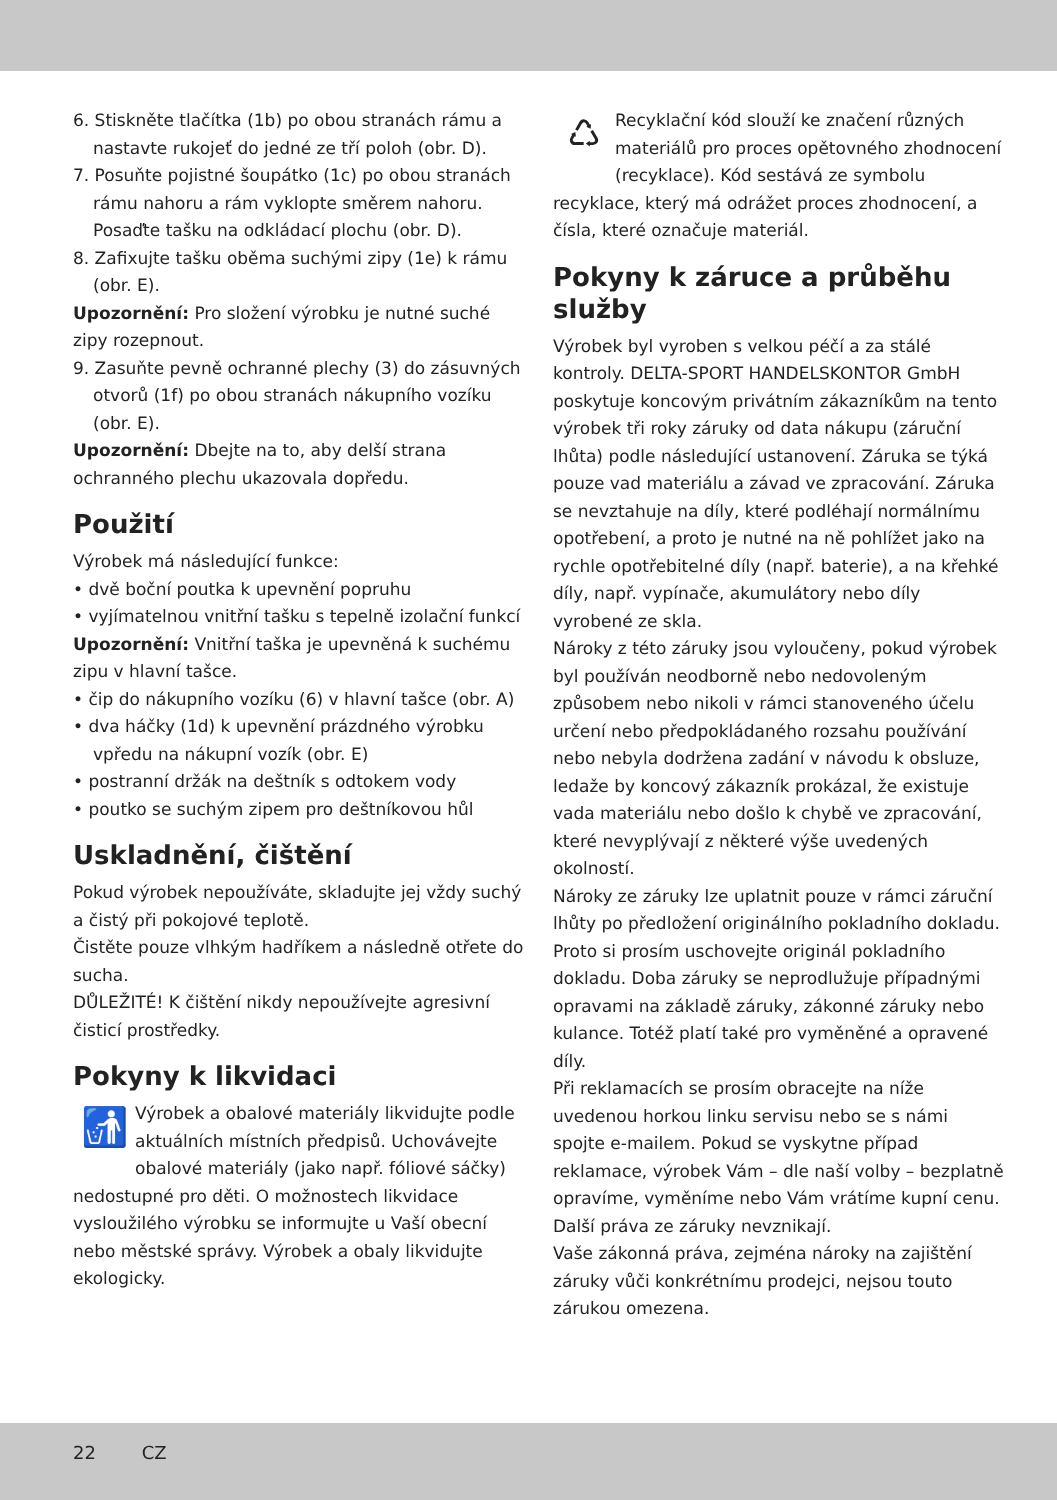6. Stiskněte tlačítka (1b) po obou stranách rámu a nastavte rukojeť do jedné ze tří poloh (obr. D).
7. Posuňte pojistné šoupátko (1c) po obou stranách rámu nahoru a rám vyklopte směrem nahoru. Posaďte tašku na odkládací plochu (obr. D).
8. Zafixujte tašku oběma suchými zipy (1e) k rámu (obr. E).
Upozornění: Pro složení výrobku je nutné suché zipy rozepnout.
9. Zasuňte pevně ochranné plechy (3) do zásuvných otvorů (1f) po obou stranách nákupního vozíku (obr. E).
Upozornění: Dbejte na to, aby delší strana ochranného plechu ukazovala dopředu.
Použití
Výrobek má následující funkce:
• dvě boční poutka k upevnění popruhu
• vyjímatelnou vnitřní tašku s tepelně izolační funkcí
Upozornění: Vnitřní taška je upevněná k suchému zipu v hlavní tašce.
• čip do nákupního vozíku (6) v hlavní tašce (obr. A)
• dva háčky (1d) k upevnění prázdného výrobku vpředu na nákupní vozík (obr. E)
• postranní držák na deštník s odtokem vody
• poutko se suchým zipem pro deštníkovou hůl
Uskladnění, čištění
Pokud výrobek nepoužíváte, skladujte jej vždy suchý a čistý při pokojové teplotě.
Čistěte pouze vlhkým hadříkem a následně otřete do sucha.
DŮLEŽITÉ! K čištění nikdy nepoužívejte agresivní čisticí prostředky.
Pokyny k likvidaci
🚮
Výrobek a obalové materiály likvidujte podle aktuálních místních předpisů. Uchovávejte obalové materiály (jako např. fóliové sáčky) nedostupné pro děti. O možnostech likvidace vysloužilého výrobku se informujte u Vaší obecní nebo městské správy. Výrobek a obaly likvidujte ekologicky.
♺
Recyklační kód slouží ke značení různých materiálů pro proces opětovného zhodnocení (recyklace). Kód sestává ze symbolu recyklace, který má odrážet proces zhodnocení, a čísla, které označuje materiál.
Pokyny k záruce a průběhu služby
Výrobek byl vyroben s velkou péčí a za stálé kontroly. DELTA-SPORT HANDELSKONTOR GmbH poskytuje koncovým privátním zákazníkům na tento výrobek tři roky záruky od data nákupu (záruční lhůta) podle následující ustanovení. Záruka se týká pouze vad materiálu a závad ve zpracování. Záruka se nevztahuje na díly, které podléhají normálnímu opotřebení, a proto je nutné na ně pohlížet jako na rychle opotřebitelné díly (např. baterie), a na křehké díly, např. vypínače, akumulátory nebo díly vyrobené ze skla.
Nároky z této záruky jsou vyloučeny, pokud výrobek byl používán neodborně nebo nedovoleným způsobem nebo nikoli v rámci stanoveného účelu určení nebo předpokládaného rozsahu používání nebo nebyla dodržena zadání v návodu k obsluze, ledaže by koncový zákazník prokázal, že existuje vada materiálu nebo došlo k chybě ve zpracování, které nevyplývají z některé výše uvedených okolností.
Nároky ze záruky lze uplatnit pouze v rámci záruční lhůty po předložení originálního pokladního dokladu. Proto si prosím uschovejte originál pokladního dokladu. Doba záruky se neprodlužuje případnými opravami na základě záruky, zákonné záruky nebo kulance. Totéž platí také pro vyměněné a opravené díly.
Při reklamacích se prosím obracejte na níže uvedenou horkou linku servisu nebo se s námi spojte e-mailem. Pokud se vyskytne případ reklamace, výrobek Vám – dle naší volby – bezplatně opravíme, vyměníme nebo Vám vrátíme kupní cenu. Další práva ze záruky nevznikají.
Vaše zákonná práva, zejména nároky na zajištění záruky vůči konkrétnímu prodejci, nejsou touto zárukou omezena.
22 CZ